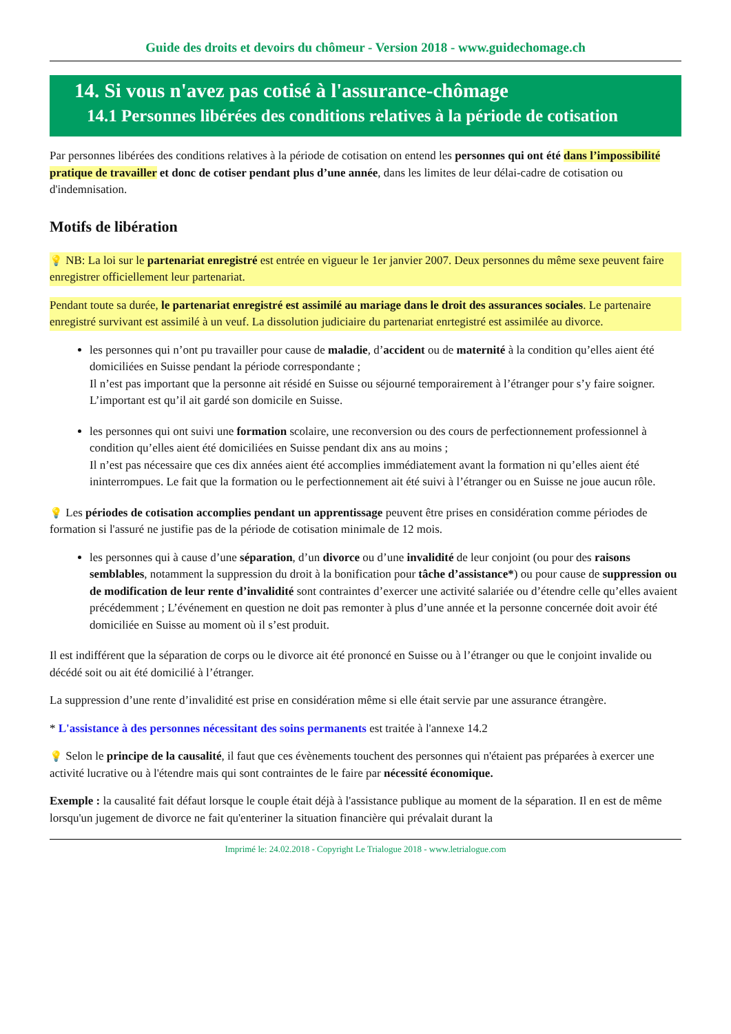Guide des droits et devoirs du chômeur - Version 2018 - www.guidechomage.ch
14. Si vous n'avez pas cotisé à l'assurance-chômage
14.1 Personnes libérées des conditions relatives à la période de cotisation
Par personnes libérées des conditions relatives à la période de cotisation on entend les personnes qui ont été dans l’impossibilité pratique de travailler et donc de cotiser pendant plus d’une année, dans les limites de leur délai-cadre de cotisation ou d'indemnisation.
Motifs de libération
💡 NB: La loi sur le partenariat enregistré est entrée en vigueur le 1er janvier 2007. Deux personnes du même sexe peuvent faire enregistrer officiellement leur partenariat.
Pendant toute sa durée, le partenariat enregistré est assimilé au mariage dans le droit des assurances sociales. Le partenaire enregistré survivant est assimilé à un veuf. La dissolution judiciaire du partenariat enrtegistré est assimilée au divorce.
les personnes qui n’ont pu travailler pour cause de maladie, d’accident ou de maternité à la condition qu’elles aient été domiciliées en Suisse pendant la période correspondante ;
Il n’est pas important que la personne ait résidé en Suisse ou séjourné temporairement à l’étranger pour s’y faire soigner. L’important est qu’il ait gardé son domicile en Suisse.
les personnes qui ont suivi une formation scolaire, une reconversion ou des cours de perfectionnement professionnel à condition qu’elles aient été domiciliées en Suisse pendant dix ans au moins ;
Il n’est pas nécessaire que ces dix années aient été accomplies immédiatement avant la formation ni qu’elles aient été ininterrompues. Le fait que la formation ou le perfectionnement ait été suivi à l’étranger ou en Suisse ne joue aucun rôle.
💡 Les périodes de cotisation accomplies pendant un apprentissage peuvent être prises en considération comme périodes de formation si l'assuré ne justifie pas de la période de cotisation minimale de 12 mois.
les personnes qui à cause d’une séparation, d’un divorce ou d’une invalidité de leur conjoint (ou pour des raisons semblables, notamment la suppression du droit à la bonification pour tâche d’assistance*) ou pour cause de suppression ou de modification de leur rente d’invalidité sont contraintes d’exercer une activité salariée ou d’étendre celle qu’elles avaient précédemment ; L’événement en question ne doit pas remonter à plus d’une année et la personne concernée doit avoir été domiciliée en Suisse au moment où il s’est produit.
Il est indifférent que la séparation de corps ou le divorce ait été prononcé en Suisse ou à l’étranger ou que le conjoint invalide ou décédé soit ou ait été domicilié à l’étranger.
La suppression d’une rente d’invalidité est prise en considération même si elle était servie par une assurance étrangère.
* L'assistance à des personnes nécessitant des soins permanents est traitée à l'annexe 14.2
💡 Selon le principe de la causalité, il faut que ces évènements touchent des personnes qui n'étaient pas préparées à exercer une activité lucrative ou à l'étendre mais qui sont contraintes de le faire par nécessité économique.
Exemple : la causalité fait défaut lorsque le couple était déjà à l'assistance publique au moment de la séparation. Il en est de même lorsqu'un jugement de divorce ne fait qu'enteriner la situation financière qui prévalait durant la
Imprimé le: 24.02.2018 - Copyright Le Trialogue 2018 - www.letrialogue.com